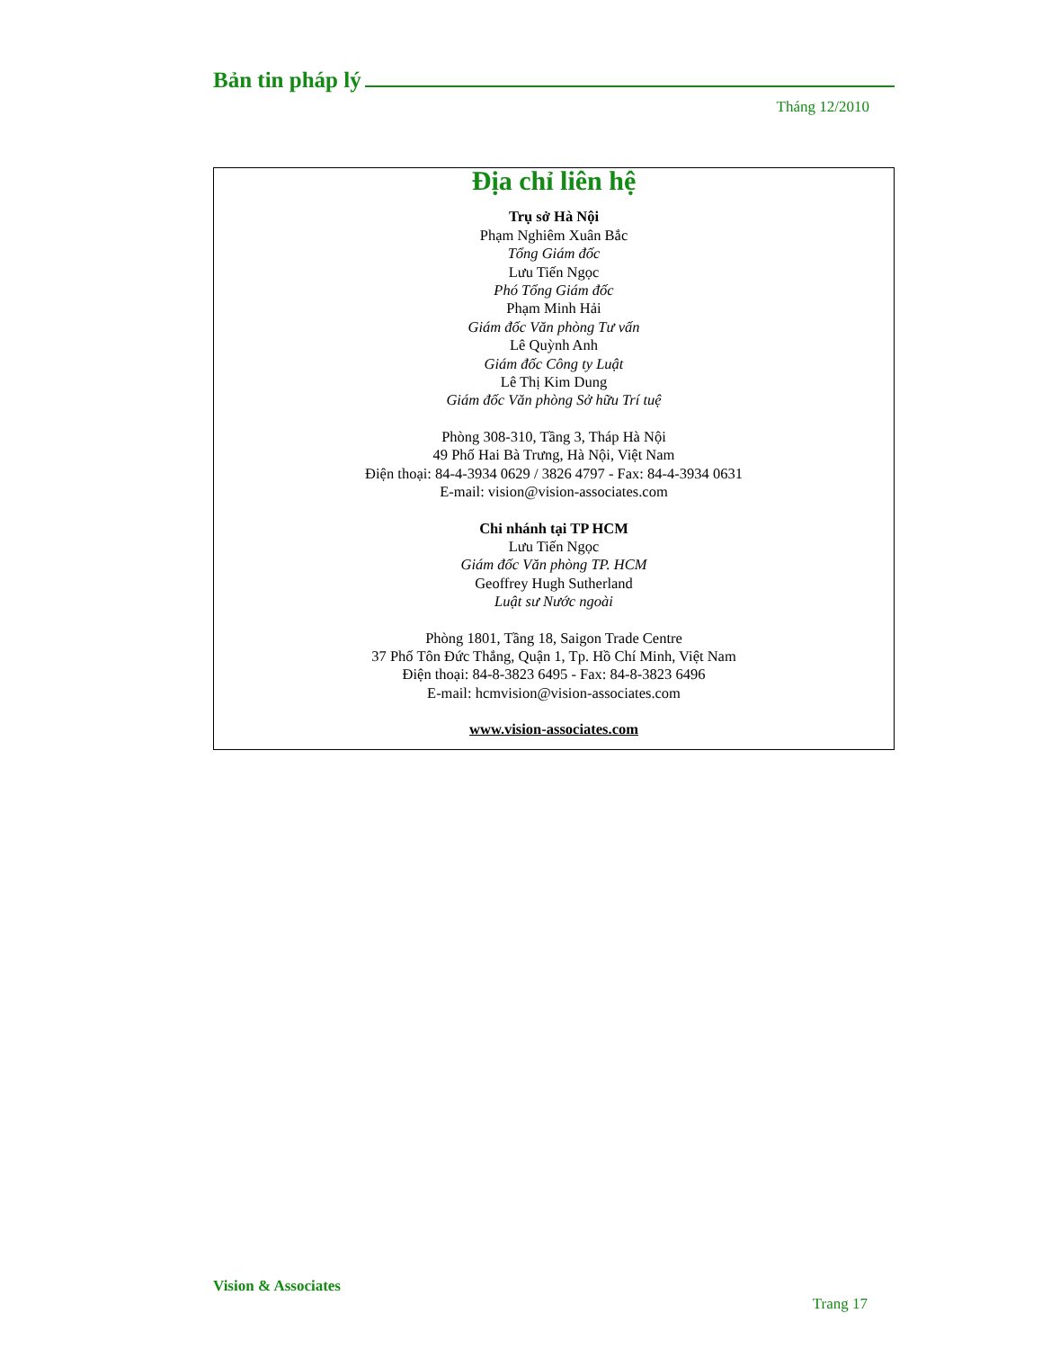Bản tin pháp lý
Tháng 12/2010
Địa chỉ liên hệ
Trụ sở Hà Nội
Phạm Nghiêm Xuân Bắc
Tổng Giám đốc
Lưu Tiến Ngọc
Phó Tổng Giám đốc
Phạm Minh Hải
Giám đốc Văn phòng Tư vấn
Lê Quỳnh Anh
Giám đốc Công ty Luật
Lê Thị Kim Dung
Giám đốc Văn phòng Sở hữu Trí tuệ
Phòng 308-310, Tầng 3, Tháp Hà Nội
49 Phố Hai Bà Trưng, Hà Nội, Việt Nam
Điện thoại: 84-4-3934 0629 / 3826 4797 - Fax: 84-4-3934 0631
E-mail: vision@vision-associates.com
Chi nhánh tại TP HCM
Lưu Tiến Ngọc
Giám đốc Văn phòng TP. HCM
Geoffrey Hugh Sutherland
Luật sư Nước ngoài
Phòng 1801, Tầng 18, Saigon Trade Centre
37 Phố Tôn Đức Thắng, Quận 1, Tp. Hồ Chí Minh, Việt Nam
Điện thoại: 84-8-3823 6495 - Fax: 84-8-3823 6496
E-mail: hcmvision@vision-associates.com
www.vision-associates.com
Vision & Associates
Trang 17